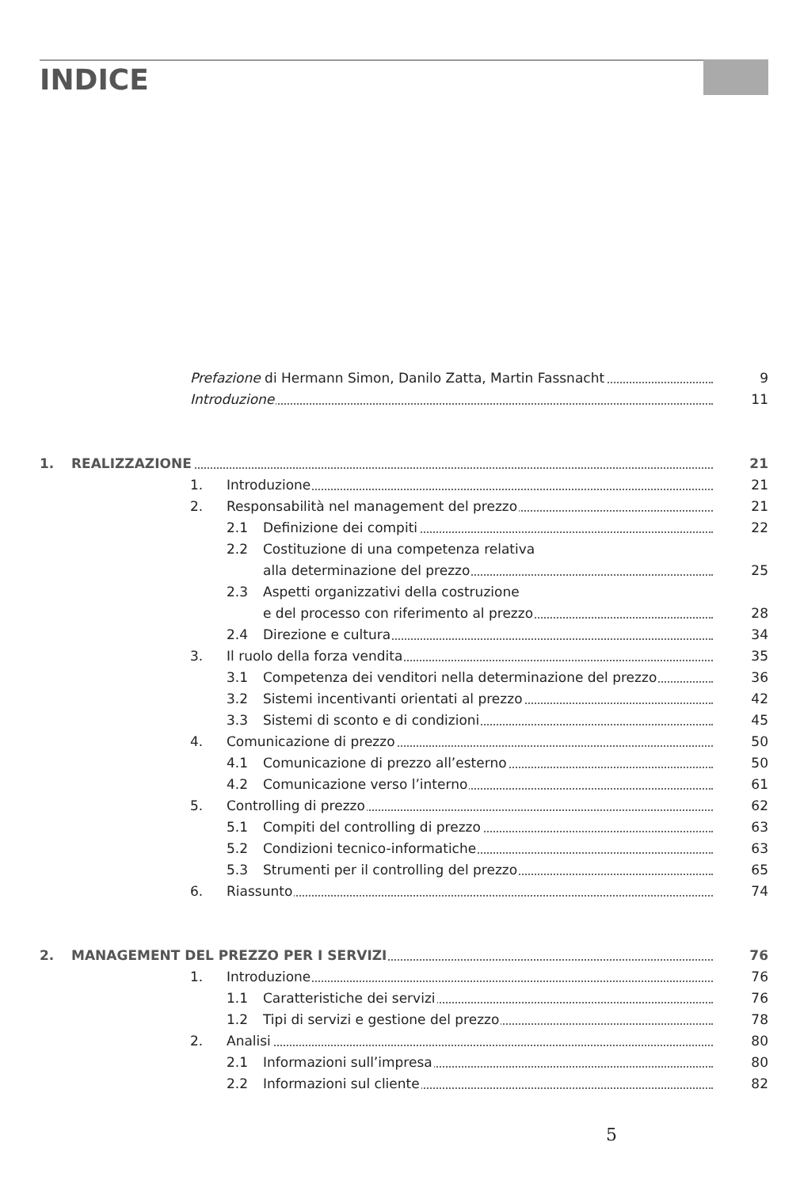INDICE
Prefazione di Hermann Simon, Danilo Zatta, Martin Fassnacht 9
Introduzione 11
1. REALIZZAZIONE 21
1. Introduzione 21
2. Responsabilità nel management del prezzo 21
2.1 Definizione dei compiti 22
2.2 Costituzione di una competenza relativa
alla determinazione del prezzo 25
2.3 Aspetti organizzativi della costruzione
e del processo con riferimento al prezzo 28
2.4 Direzione e cultura 34
3. Il ruolo della forza vendita 35
3.1 Competenza dei venditori nella determinazione del prezzo 36
3.2 Sistemi incentivanti orientati al prezzo 42
3.3 Sistemi di sconto e di condizioni 45
4. Comunicazione di prezzo 50
4.1 Comunicazione di prezzo all’esterno 50
4.2 Comunicazione verso l’interno 61
5. Controlling di prezzo 62
5.1 Compiti del controlling di prezzo 63
5.2 Condizioni tecnico-informatiche 63
5.3 Strumenti per il controlling del prezzo 65
6. Riassunto 74
2. MANAGEMENT DEL PREZZO PER I SERVIZI 76
1. Introduzione 76
1.1 Caratteristiche dei servizi 76
1.2 Tipi di servizi e gestione del prezzo 78
2. Analisi 80
2.1 Informazioni sull’impresa 80
2.2 Informazioni sul cliente 82
5